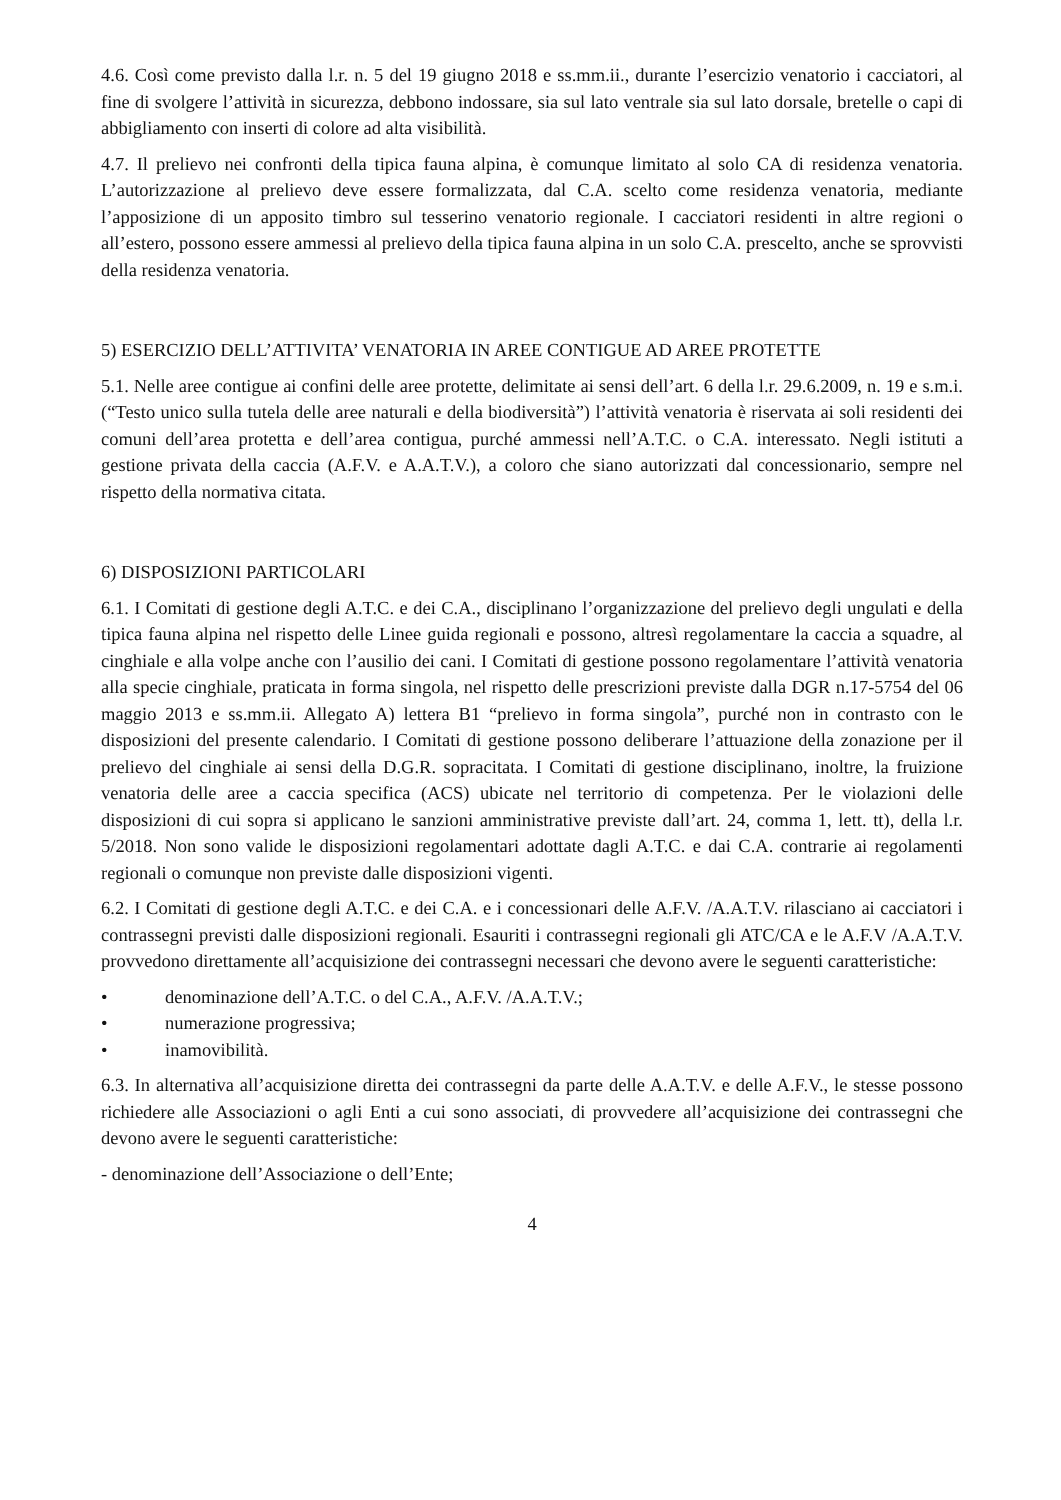4.6. Così come previsto dalla l.r. n. 5 del 19 giugno 2018 e ss.mm.ii., durante l’esercizio venatorio i cacciatori, al fine di svolgere l’attività in sicurezza, debbono indossare, sia sul lato ventrale sia sul lato dorsale, bretelle o capi di abbigliamento con inserti di colore ad alta visibilità.
4.7. Il prelievo nei confronti della tipica fauna alpina, è comunque limitato al solo CA di residenza venatoria. L’autorizzazione al prelievo deve essere formalizzata, dal C.A. scelto come residenza venatoria, mediante l’apposizione di un apposito timbro sul tesserino venatorio regionale. I cacciatori residenti in altre regioni o all’estero, possono essere ammessi al prelievo della tipica fauna alpina in un solo C.A. prescelto, anche se sprovvisti della residenza venatoria.
5) ESERCIZIO DELL’ATTIVITA’ VENATORIA IN AREE CONTIGUE AD AREE PROTETTE
5.1. Nelle aree contigue ai confini delle aree protette, delimitate ai sensi dell’art. 6 della l.r. 29.6.2009, n. 19 e s.m.i. (“Testo unico sulla tutela delle aree naturali e della biodiversità”) l’attività venatoria è riservata ai soli residenti dei comuni dell’area protetta e dell’area contigua, purché ammessi nell’A.T.C. o C.A. interessato. Negli istituti a gestione privata della caccia (A.F.V. e A.A.T.V.), a coloro che siano autorizzati dal concessionario, sempre nel rispetto della normativa citata.
6) DISPOSIZIONI PARTICOLARI
6.1. I Comitati di gestione degli A.T.C. e dei C.A., disciplinano l’organizzazione del prelievo degli ungulati e della tipica fauna alpina nel rispetto delle Linee guida regionali e possono, altresì regolamentare la caccia a squadre, al cinghiale e alla volpe anche con l’ausilio dei cani. I Comitati di gestione possono regolamentare l’attività venatoria alla specie cinghiale, praticata in forma singola, nel rispetto delle prescrizioni previste dalla DGR n.17-5754 del 06 maggio 2013 e ss.mm.ii. Allegato A) lettera B1 “prelievo in forma singola”, purché non in contrasto con le disposizioni del presente calendario. I Comitati di gestione possono deliberare l’attuazione della zonazione per il prelievo del cinghiale ai sensi della D.G.R. sopracitata. I Comitati di gestione disciplinano, inoltre, la fruizione venatoria delle aree a caccia specifica (ACS) ubicate nel territorio di competenza. Per le violazioni delle disposizioni di cui sopra si applicano le sanzioni amministrative previste dall’art. 24, comma 1, lett. tt), della l.r. 5/2018. Non sono valide le disposizioni regolamentari adottate dagli A.T.C. e dai C.A. contrarie ai regolamenti regionali o comunque non previste dalle disposizioni vigenti.
6.2. I Comitati di gestione degli A.T.C. e dei C.A. e i concessionari delle A.F.V. /A.A.T.V. rilasciano ai cacciatori i contrassegni previsti dalle disposizioni regionali. Esauriti i contrassegni regionali gli ATC/CA e le A.F.V /A.A.T.V. provvedono direttamente all’acquisizione dei contrassegni necessari che devono avere le seguenti caratteristiche:
• denominazione dell’A.T.C. o del C.A., A.F.V. /A.A.T.V.;
• numerazione progressiva;
• inamovibilità.
6.3. In alternativa all’acquisizione diretta dei contrassegni da parte delle A.A.T.V. e delle A.F.V., le stesse possono richiedere alle Associazioni o agli Enti a cui sono associati, di provvedere all’acquisizione dei contrassegni che devono avere le seguenti caratteristiche:
- denominazione dell’Associazione o dell’Ente;
4